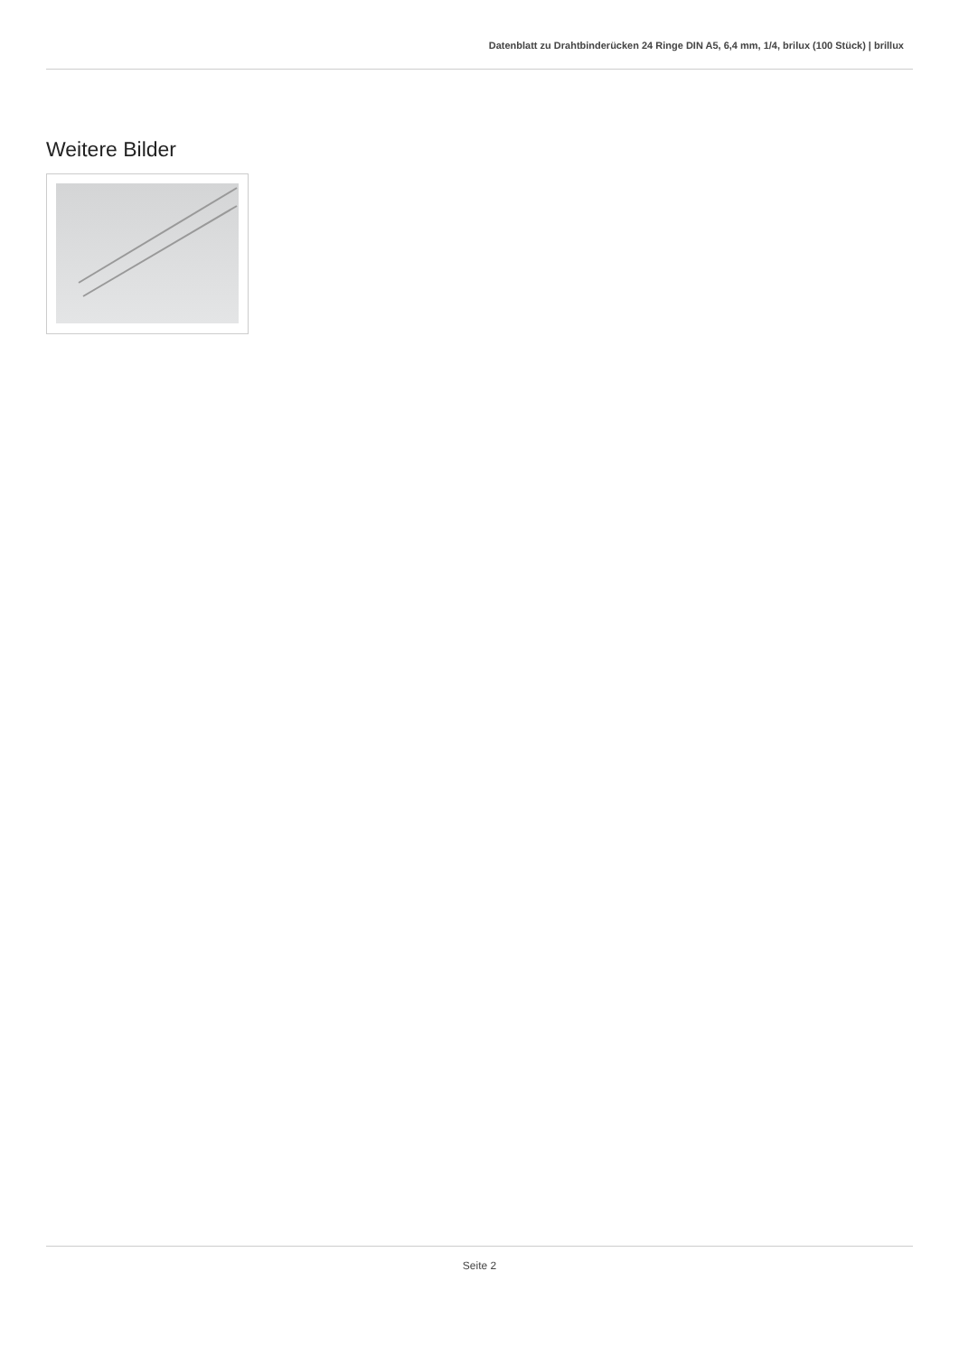Datenblatt zu Drahtbinderücken 24 Ringe DIN A5, 6,4 mm, 1/4, brilux (100 Stück) | brillux
Weitere Bilder
Seite 2